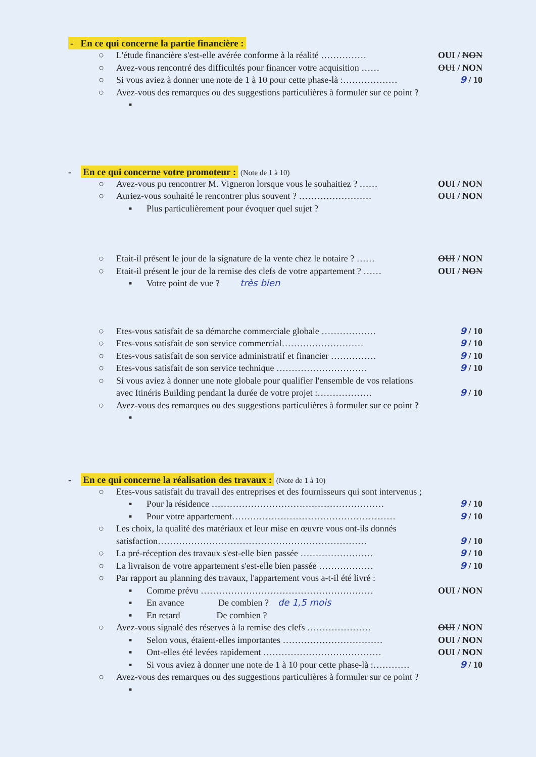- En ce qui concerne la partie financière :
○ L'étude financière s'est-elle avérée conforme à la réalité …………… OUI / NON
○ Avez-vous rencontré des difficultés pour financer votre acquisition …… OUI / NON
○ Si vous aviez à donner une note de 1 à 10 pour cette phase-là :……………… 9 / 10
○ Avez-vous des remarques ou des suggestions particulières à formuler sur ce point ?
▪
- En ce qui concerne votre promoteur : (Note de 1 à 10)
○ Avez-vous pu rencontrer M. Vigneron lorsque vous le souhaitiez ? …… OUI / NON
○ Auriez-vous souhaité le rencontrer plus souvent ? …………………… OUI / NON
▪ Plus particulièrement pour évoquer quel sujet ?
○ Etait-il présent le jour de la signature de la vente chez le notaire ? …… OUI / NON
○ Etait-il présent le jour de la remise des clefs de votre appartement ? …… OUI / NON
▪ Votre point de vue ? très bien
○ Etes-vous satisfait de sa démarche commerciale globale ……………… 9 / 10
○ Etes-vous satisfait de son service commercial……………………… 9 / 10
○ Etes-vous satisfait de son service administratif et financier …………… 9 / 10
○ Etes-vous satisfait de son service technique ………………………… 9 / 10
○ Si vous aviez à donner une note globale pour qualifier l'ensemble de vos relations avec Itinéris Building pendant la durée de votre projet :………………
9 / 10
○ Avez-vous des remarques ou des suggestions particulières à formuler sur ce point ?
▪
- En ce qui concerne la réalisation des travaux : (Note de 1 à 10)
○ Etes-vous satisfait du travail des entreprises et des fournisseurs qui sont intervenus ;
▪ Pour la résidence ………………………………………………… 9 / 10
▪ Pour votre appartement……………………………………………… 9 / 10
○ Les choix, la qualité des matériaux et leur mise en œuvre vous ont-ils donnés satisfaction……………………………………………………………
9 / 10
○ La pré-réception des travaux s'est-elle bien passée …………………… 9 / 10
○ La livraison de votre appartement s'est-elle bien passée ……………… 9 / 10
○ Par rapport au planning des travaux, l'appartement vous a-t-il été livré :
▪ Comme prévu ………………………………………………… OUI / NON
▪ En avance De combien ? de 1,5 mois
▪ En retard De combien ?
○ Avez-vous signalé des réserves à la remise des clefs ………………… OUI / NON
▪ Selon vous, étaient-elles importantes …………………………… OUI / NON
▪ Ont-elles été levées rapidement ………………………………… OUI / NON
▪ Si vous aviez à donner une note de 1 à 10 pour cette phase-là :………… 9 / 10
○ Avez-vous des remarques ou des suggestions particulières à formuler sur ce point ?
▪